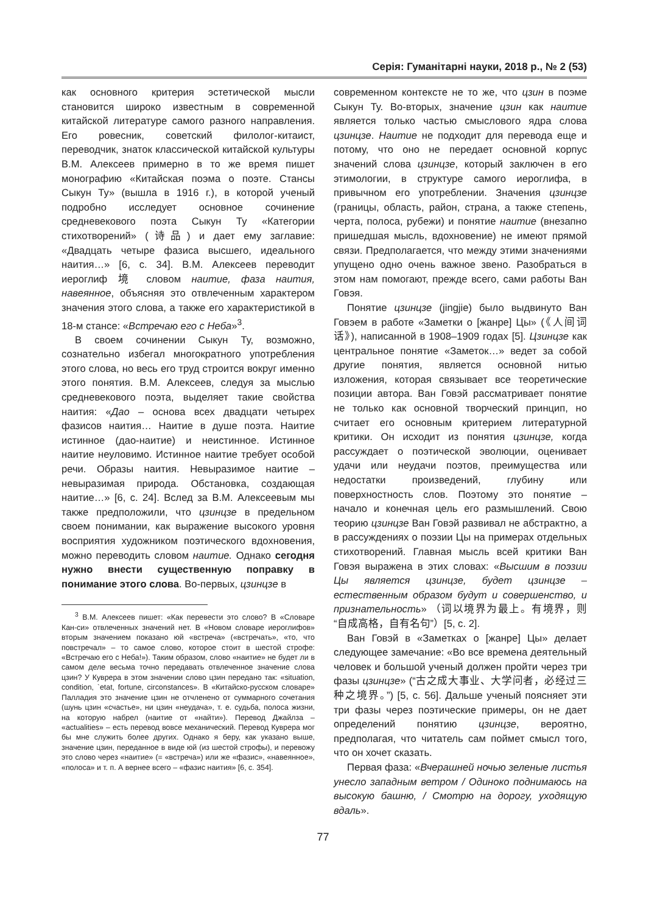Серія: Гуманітарні науки, 2018 р., № 2 (53)
как основного критерия эстетической мысли становится широко известным в современной китайской литературе самого разного направления. Его ровесник, советский филолог-китаист, переводчик, знаток классической китайской культуры В.М. Алексеев примерно в то же время пишет монографию «Китайская поэма о поэте. Стансы Сыкун Ту» (вышла в 1916 г.), в которой ученый подробно исследует основное сочинение средневекового поэта Сыкун Ту «Категории стихотворений» (诗品) и дает ему заглавие: «Двадцать четыре фазиса высшего, идеального наития…» [6, с. 34]. В.М. Алексеев переводит иероглиф 境 словом наитие, фаза наития, навеянное, объясняя это отвлеченным характером значения этого слова, а также его характеристикой в 18-м стансе: «Встречаю его с Неба»<sup>3</sup>.
В своем сочинении Сыкун Ту, возможно, сознательно избегал многократного употребления этого слова, но весь его труд строится вокруг именно этого понятия. В.М. Алексеев, следуя за мыслью средневекового поэта, выделяет такие свойства наития: «Дао – основа всех двадцати четырех фазисов наития… Наитие в душе поэта. Наитие истинное (дао-наитие) и неистинное. Истинное наитие неуловимо. Истинное наитие требует особой речи. Образы наития. Невыразимое наитие – невыразимая природа. Обстановка, создающая наитие…» [6, с. 24]. Вслед за В.М. Алексеевым мы также предположили, что цзинцзе в предельном своем понимании, как выражение высокого уровня восприятия художником поэтического вдохновения, можно переводить словом наитие. Однако сегодня нужно внести существенную поправку в понимание этого слова. Во-первых, цзинцзе в
<sup>3</sup> В.М. Алексеев пишет: «Как перевести это слово? В «Словаре Кан-си» отвлеченных значений нет. В «Новом словаре иероглифов» вторым значением показано юй «встреча» («встречать», «то, что повстречал» – то самое слово, которое стоит в шестой строфе: «Встречаю его с Неба!»). Таким образом, слово «наитие» не будет ли в самом деле весьма точно передавать отвлеченное значение слова цзин? У Куврера в этом значении слово цзин передано так: «situation, condition, `etat, fortune, circonstances». В «Китайско-русском словаре» Палладия это значение цзин не отчленено от суммарного сочетания (шунь цзин «счастье», ни цзин «неудача», т. е. судьба, полоса жизни, на которую набрел (наитие от «найти»). Перевод Джайлза – «actualities» – есть перевод вовсе механический. Перевод Куврера мог бы мне служить более других. Однако я беру, как указано выше, значение цзин, переданное в виде юй (из шестой строфы), и перевожу это слово через «наитие» (= «встреча») или же «фазис», «навеянное», «полоса» и т. п. А вернее всего – «фазис наития» [6, с. 354].
современном контексте не то же, что цзин в поэме Сыкун Ту. Во-вторых, значение цзин как наитие является только частью смыслового ядра слова цзинцзе. Наитие не подходит для перевода еще и потому, что оно не передает основной корпус значений слова цзинцзе, который заключен в его этимологии, в структуре самого иероглифа, в привычном его употреблении. Значения цзинцзе (границы, область, район, страна, а также степень, черта, полоса, рубежи) и понятие наитие (внезапно пришедшая мысль, вдохновение) не имеют прямой связи. Предполагается, что между этими значениями упущено одно очень важное звено. Разобраться в этом нам помогают, прежде всего, сами работы Ван Говэя.
Понятие цзинцзе (jingjie) было выдвинуто Ван Говэем в работе «Заметки о [жанре] Цы» (《人间词话》), написанной в 1908–1909 годах [5]. Цзинцзе как центральное понятие «Заметок…» ведет за собой другие понятия, является основной нитью изложения, которая связывает все теоретические позиции автора. Ван Говэй рассматривает понятие не только как основной творческий принцип, но считает его основным критерием литературной критики. Он исходит из понятия цзинцзе, когда рассуждает о поэтической эволюции, оценивает удачи или неудачи поэтов, преимущества или недостатки произведений, глубину или поверхностность слов. Поэтому это понятие – начало и конечная цель его размышлений. Свою теорию цзинцзе Ван Говэй развивал не абстрактно, а в рассуждениях о поэзии Цы на примерах отдельных стихотворений. Главная мысль всей критики Ван Говэя выражена в этих словах: «Высшим в поэзии Цы является цзинцзе, будет цзинцзе – естественным образом будут и совершенство, и признательность» （词以境界为最上。有境界，则“自成高格，自有名句”）[5, с. 2].
Ван Говэй в «Заметках о [жанре] Цы» делает следующее замечание: «Во все времена деятельный человек и большой ученый должен пройти через три фазы цзинцзе» (“古之成大事业、大学问者，必经过三种之境界。”) [5, с. 56]. Дальше ученый поясняет эти три фазы через поэтические примеры, он не дает определений понятию цзинцзе, вероятно, предполагая, что читатель сам поймет смысл того, что он хочет сказать.
Первая фаза: «Вчерашней ночью зеленые листья унесло западным ветром / Одиноко поднимаюсь на высокую башню, / Смотрю на дорогу, уходящую вдаль».
77